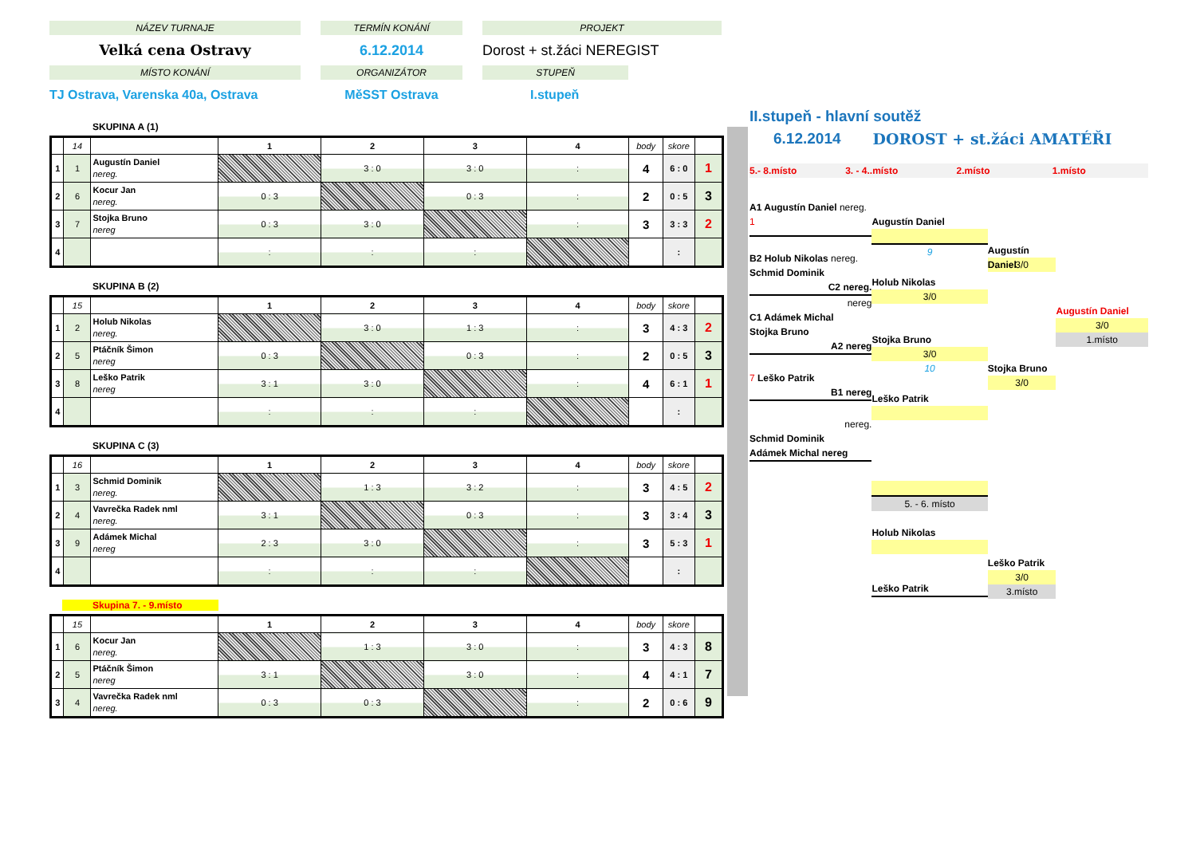NÁZEV TURNAJE
TERMÍN KONÁNÍ
PROJEKT
Velká cena Ostravy
6.12.2014
Dorost + st.žáci NEREGIST
MÍSTO KONÁNÍ
ORGANIZÁTOR
STUPEŇ
TJ Ostrava, Varenska 40a, Ostrava
MěSST Ostrava
I.stupeň
SKUPINA A (1)
| | 14 | | 1 | 2 | 3 | 4 | body | skore | |
| --- | --- | --- | --- | --- | --- | --- | --- | --- | --- |
| 1 | 1 | Augustín Daniel nereg. | | 3 : 0 | 3 : 0 | : | 4 | 6 : 0 | 1 |
| 2 | 6 | Kocur Jan nereg. | 0 : 3 | | 0 : 3 | : | 2 | 0 : 5 | 3 |
| 3 | 7 | Stojka Bruno nereg | 0 : 3 | 3 : 0 | | : | 3 | 3 : 3 | 2 |
| 4 | | | : | : | : | | | : | |
SKUPINA B (2)
| | 15 | | 1 | 2 | 3 | 4 | body | skore | |
| --- | --- | --- | --- | --- | --- | --- | --- | --- | --- |
| 1 | 2 | Holub Nikolas nereg. | | 3 : 0 | 1 : 3 | : | 3 | 4 : 3 | 2 |
| 2 | 5 | Ptáčník Šimon nereg | 0 : 3 | | 0 : 3 | : | 2 | 0 : 5 | 3 |
| 3 | 8 | Leško Patrik nereg | 3 : 1 | 3 : 0 | | : | 4 | 6 : 1 | 1 |
| 4 | | | : | : | : | | | : | |
SKUPINA C (3)
| | 16 | | 1 | 2 | 3 | 4 | body | skore | |
| --- | --- | --- | --- | --- | --- | --- | --- | --- | --- |
| 1 | 3 | Schmid Dominik nereg. | | 1 : 3 | 3 : 2 | : | 3 | 4 : 5 | 2 |
| 2 | 4 | Vavrečka Radek nml nereg. | 3 : 1 | | 0 : 3 | : | 3 | 3 : 4 | 3 |
| 3 | 9 | Adámek Michal nereg | 2 : 3 | 3 : 0 | | : | 3 | 5 : 3 | 1 |
| 4 | | | : | : | : | | | : | |
Skupina 7. - 9.místo
| | 15 | | 1 | 2 | 3 | 4 | body | skore | |
| --- | --- | --- | --- | --- | --- | --- | --- | --- | --- |
| 1 | 6 | Kocur Jan nereg. | | 1 : 3 | 3 : 0 | : | 3 | 4 : 3 | 8 |
| 2 | 5 | Ptáčník Šimon nereg | 3 : 1 | | 3 : 0 | : | 4 | 4 : 1 | 7 |
| 3 | 4 | Vavrečka Radek nml nereg. | 0 : 3 | 0 : 3 | | : | 2 | 0 : 6 | 9 |
II.stupeň - hlavní soutěž
6.12.2014 DOROST + st.žáci AMATÉŘI
5.- 8.místo 3. - 4..místo 2.místo 1.místo
A1 Augustín Daniel nereg.
1
B2 Holub Nikolas nereg.
Schmid Dominik
C2 nereg.
nereg
C1 Adámek Michal
Stojka Bruno
A2 nereg
7 Leško Patrik
B1 nereg
nereg.
Schmid Dominik
Adámek Michal nereg
Augustín Daniel
9
Holub Nikolas
3/0
Stojka Bruno
3/0
10
Leško Patrik
5. - 6. místo
Holub Nikolas
Leško Patrik
Augustín Daniel
3/0
Stojka Bruno
3/0
Leško Patrik
3/0
3.místo
Augustín Daniel
3/0
1.místo